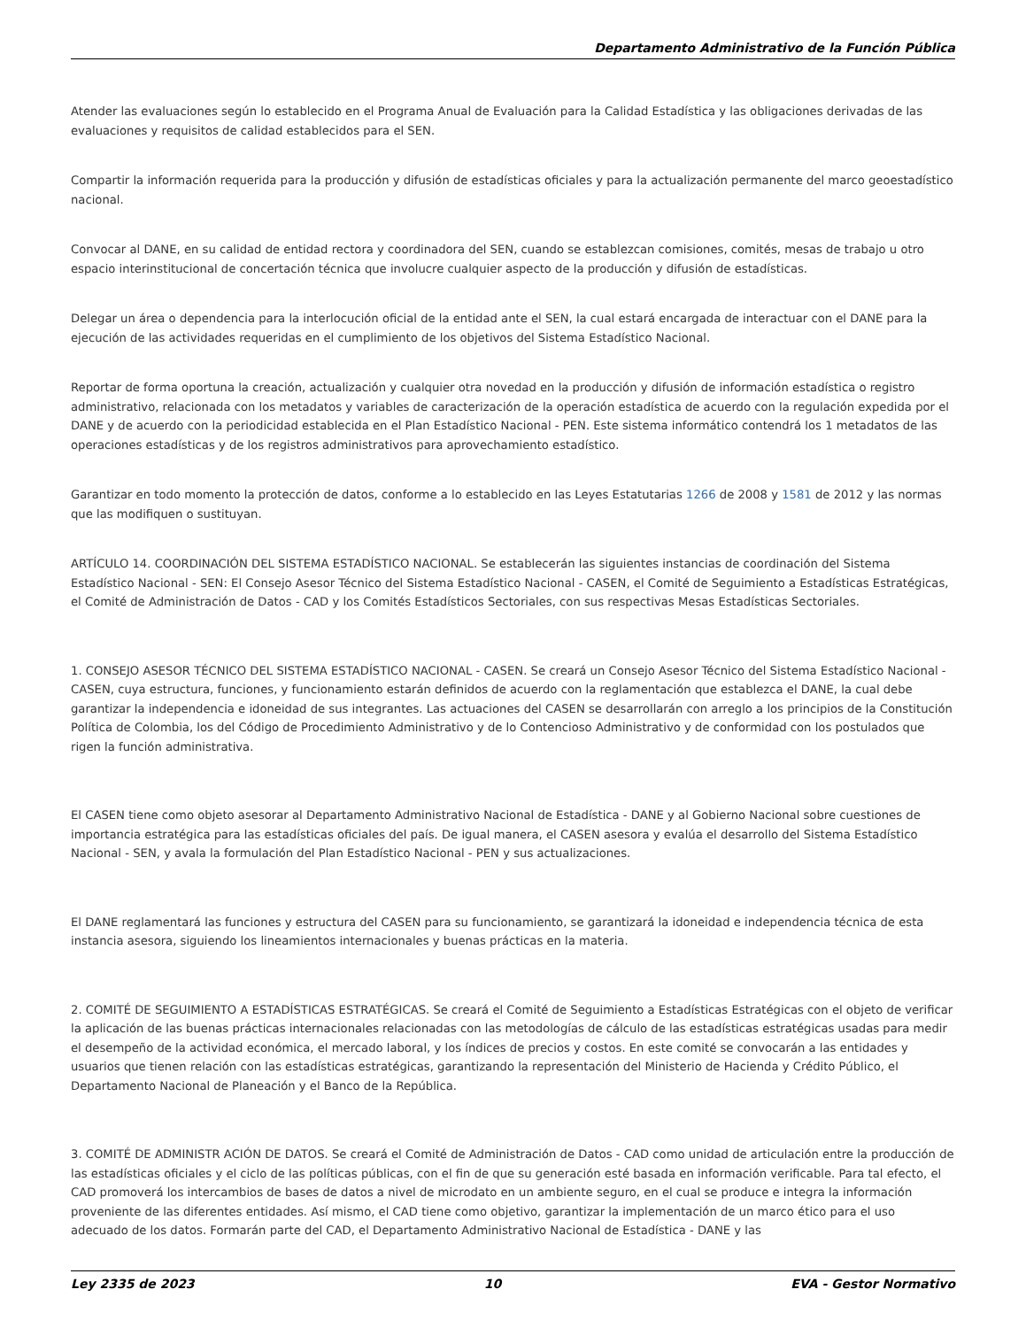Departamento Administrativo de la Función Pública
Atender las evaluaciones según lo establecido en el Programa Anual de Evaluación para la Calidad Estadística y las obligaciones derivadas de las evaluaciones y requisitos de calidad establecidos para el SEN.
Compartir la información requerida para la producción y difusión de estadísticas oficiales y para la actualización permanente del marco geoestadístico nacional.
Convocar al DANE, en su calidad de entidad rectora y coordinadora del SEN, cuando se establezcan comisiones, comités, mesas de trabajo u otro espacio interinstitucional de concertación técnica que involucre cualquier aspecto de la producción y difusión de estadísticas.
Delegar un área o dependencia para la interlocución oficial de la entidad ante el SEN, la cual estará encargada de interactuar con el DANE para la ejecución de las actividades requeridas en el cumplimiento de los objetivos del Sistema Estadístico Nacional.
Reportar de forma oportuna la creación, actualización y cualquier otra novedad en la producción y difusión de información estadística o registro administrativo, relacionada con los metadatos y variables de caracterización de la operación estadística de acuerdo con la regulación expedida por el DANE y de acuerdo con la periodicidad establecida en el Plan Estadístico Nacional - PEN. Este sistema informático contendrá los 1 metadatos de las operaciones estadísticas y de los registros administrativos para aprovechamiento estadístico.
Garantizar en todo momento la protección de datos, conforme a lo establecido en las Leyes Estatutarias 1266 de 2008 y 1581 de 2012 y las normas que las modifiquen o sustituyan.
ARTÍCULO 14. COORDINACIÓN DEL SISTEMA ESTADÍSTICO NACIONAL. Se establecerán las siguientes instancias de coordinación del Sistema Estadístico Nacional - SEN: El Consejo Asesor Técnico del Sistema Estadístico Nacional - CASEN, el Comité de Seguimiento a Estadísticas Estratégicas, el Comité de Administración de Datos - CAD y los Comités Estadísticos Sectoriales, con sus respectivas Mesas Estadísticas Sectoriales.
1. CONSEJO ASESOR TÉCNICO DEL SISTEMA ESTADÍSTICO NACIONAL - CASEN. Se creará un Consejo Asesor Técnico del Sistema Estadístico Nacional - CASEN, cuya estructura, funciones, y funcionamiento estarán definidos de acuerdo con la reglamentación que establezca el DANE, la cual debe garantizar la independencia e idoneidad de sus integrantes. Las actuaciones del CASEN se desarrollarán con arreglo a los principios de la Constitución Política de Colombia, los del Código de Procedimiento Administrativo y de lo Contencioso Administrativo y de conformidad con los postulados que rigen la función administrativa.
El CASEN tiene como objeto asesorar al Departamento Administrativo Nacional de Estadística - DANE y al Gobierno Nacional sobre cuestiones de importancia estratégica para las estadísticas oficiales del país. De igual manera, el CASEN asesora y evalúa el desarrollo del Sistema Estadístico Nacional - SEN, y avala la formulación del Plan Estadístico Nacional - PEN y sus actualizaciones.
El DANE reglamentará las funciones y estructura del CASEN para su funcionamiento, se garantizará la idoneidad e independencia técnica de esta instancia asesora, siguiendo los lineamientos internacionales y buenas prácticas en la materia.
2. COMITÉ DE SEGUIMIENTO A ESTADÍSTICAS ESTRATÉGICAS. Se creará el Comité de Seguimiento a Estadísticas Estratégicas con el objeto de verificar la aplicación de las buenas prácticas internacionales relacionadas con las metodologías de cálculo de las estadísticas estratégicas usadas para medir el desempeño de la actividad económica, el mercado laboral, y los índices de precios y costos. En este comité se convocarán a las entidades y usuarios que tienen relación con las estadísticas estratégicas, garantizando la representación del Ministerio de Hacienda y Crédito Público, el Departamento Nacional de Planeación y el Banco de la República.
3. COMITÉ DE ADMINISTR ACIÓN DE DATOS. Se creará el Comité de Administración de Datos - CAD como unidad de articulación entre la producción de las estadísticas oficiales y el ciclo de las políticas públicas, con el fin de que su generación esté basada en información verificable. Para tal efecto, el CAD promoverá los intercambios de bases de datos a nivel de microdato en un ambiente seguro, en el cual se produce e integra la información proveniente de las diferentes entidades. Así mismo, el CAD tiene como objetivo, garantizar la implementación de un marco ético para el uso adecuado de los datos. Formarán parte del CAD, el Departamento Administrativo Nacional de Estadística - DANE y las
Ley 2335 de 2023 10 EVA - Gestor Normativo